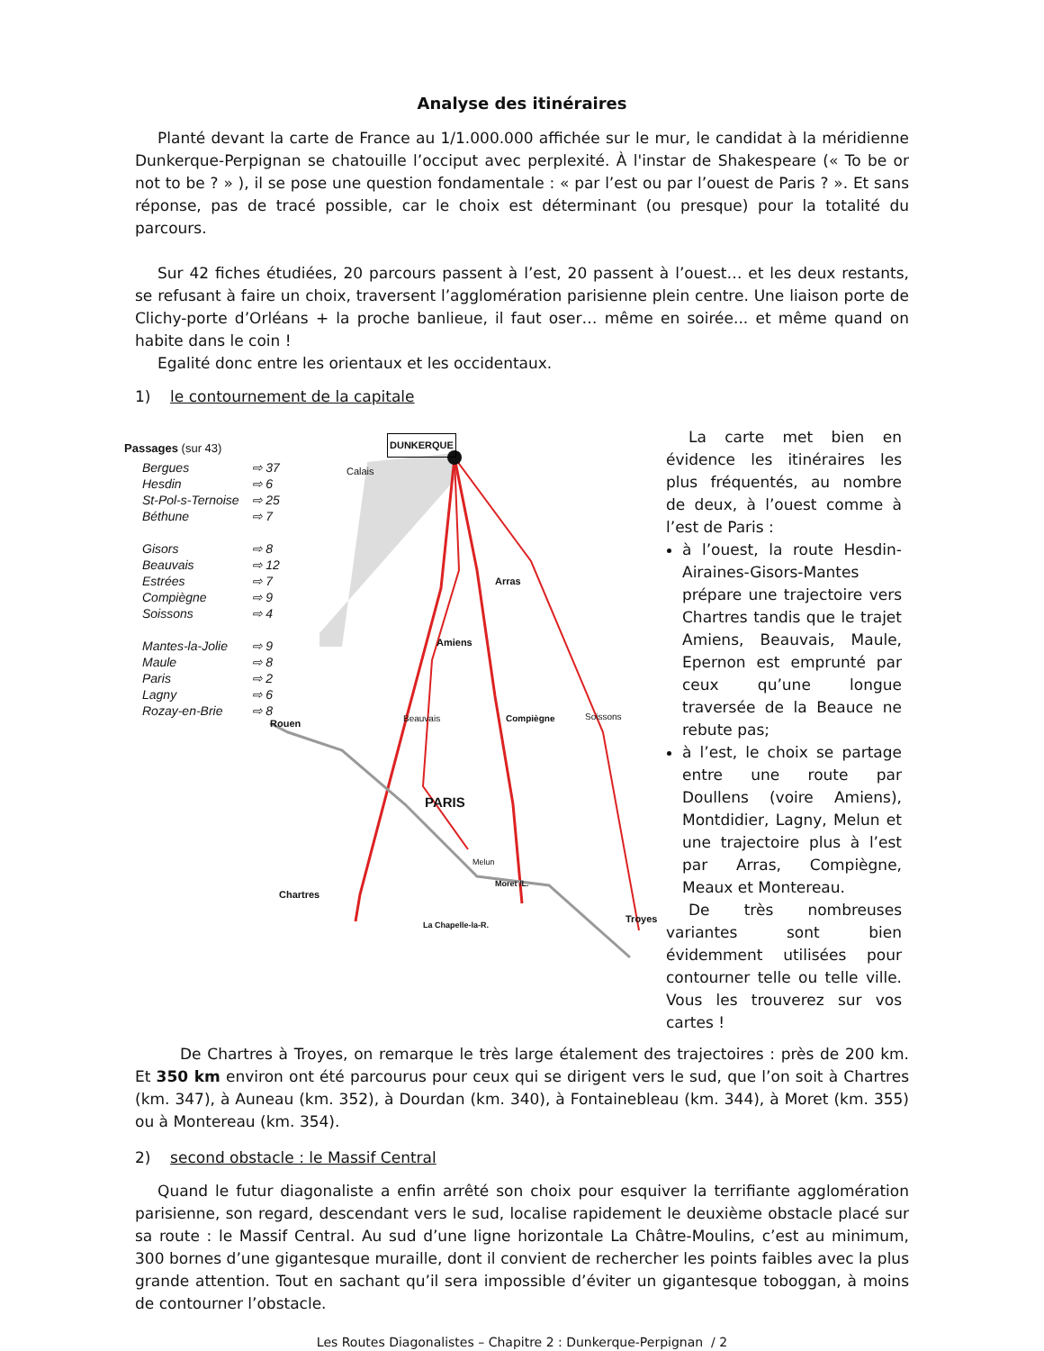Analyse des itinéraires
Planté devant la carte de France au 1/1.000.000 affichée sur le mur, le candidat à la méridienne Dunkerque-Perpignan se chatouille l’occiput avec perplexité. À l'instar de Shakespeare (« To be or not to be ? » ), il se pose une question fondamentale : « par l’est ou par l’ouest de Paris ? ». Et sans réponse, pas de tracé possible, car le choix est déterminant (ou presque) pour la totalité du parcours.
Sur 42 fiches étudiées, 20 parcours passent à l’est, 20 passent à l’ouest… et les deux restants, se refusant à faire un choix, traversent l’agglomération parisienne plein centre. Une liaison porte de Clichy-porte d’Orléans + la proche banlieue, il faut oser… même en soirée... et même quand on habite dans le coin !
Egalité donc entre les orientaux et les occidentaux.
1) le contournement de la capitale
Passages (sur 43)
| Bergues | ⇨ 37 |
| Hesdin | ⇨ 6 |
| St-Pol-s-Ternoise | ⇨ 25 |
| Béthune | ⇨ 7 |
| Gisors | ⇨ 8 |
| Beauvais | ⇨ 12 |
| Estrées | ⇨ 7 |
| Compiègne | ⇨ 9 |
| Soissons | ⇨ 4 |
| Mantes-la-Jolie | ⇨ 9 |
| Maule | ⇨ 8 |
| Paris | ⇨ 2 |
| Lagny | ⇨ 6 |
| Rozay-en-Brie | ⇨ 8 |
DUNKERQUE
Calais
Rouen
Amiens
Arras
PARIS
Compiègne Beauvais Soissons
Chartres
Troyes
Melun
Moret /L.
La Chapelle-la-R.
La carte met bien en évidence les itinéraires les plus fréquentés, au nombre de deux, à l’ouest comme à l’est de Paris :
à l’ouest, la route Hesdin-Airaines-Gisors-Mantes prépare une trajectoire vers Chartres tandis que le trajet Amiens, Beauvais, Maule, Epernon est emprunté par ceux qu’une longue traversée de la Beauce ne rebute pas;
à l’est, le choix se partage entre une route par Doullens (voire Amiens), Montdidier, Lagny, Melun et une trajectoire plus à l’est par Arras, Compiègne, Meaux et Montereau.
De très nombreuses variantes sont bien évidemment utilisées pour contourner telle ou telle ville. Vous les trouverez sur vos cartes !
De Chartres à Troyes, on remarque le très large étalement des trajectoires : près de 200 km. Et 350 km environ ont été parcourus pour ceux qui se dirigent vers le sud, que l’on soit à Chartres (km. 347), à Auneau (km. 352), à Dourdan (km. 340), à Fontainebleau (km. 344), à Moret (km. 355) ou à Montereau (km. 354).
2) second obstacle : le Massif Central
Quand le futur diagonaliste a enfin arrêté son choix pour esquiver la terrifiante agglomération parisienne, son regard, descendant vers le sud, localise rapidement le deuxième obstacle placé sur sa route : le Massif Central. Au sud d’une ligne horizontale La Châtre-Moulins, c’est au minimum, 300 bornes d’une gigantesque muraille, dont il convient de rechercher les points faibles avec la plus grande attention. Tout en sachant qu’il sera impossible d’éviter un gigantesque toboggan, à moins de contourner l’obstacle.
Les Routes Diagonalistes – Chapitre 2 : Dunkerque-Perpignan / 2